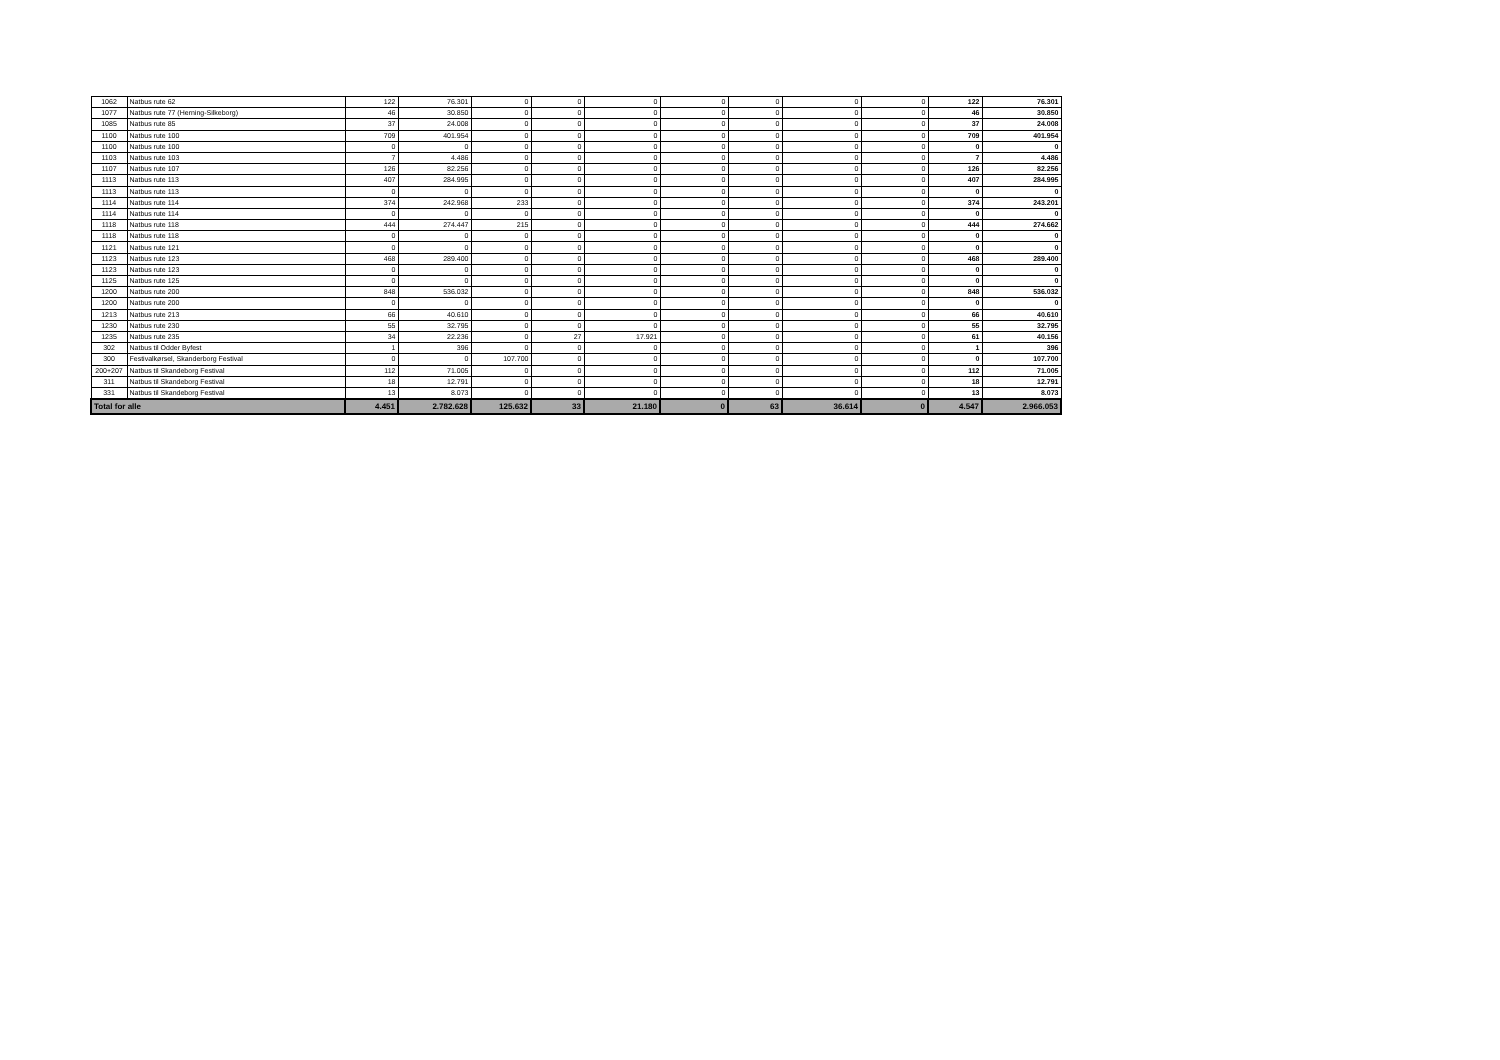| 1062 | Natbus rute 62 | 122 | 76.301 | 0 | 0 | 0 | 0 | 0 | 0 | 0 | 122 | 76.301 |
| 1077 | Natbus rute 77 (Herning-Silkeborg) | 46 | 30.850 | 0 | 0 | 0 | 0 | 0 | 0 | 0 | 46 | 30.850 |
| 1085 | Natbus rute 85 | 37 | 24.008 | 0 | 0 | 0 | 0 | 0 | 0 | 0 | 37 | 24.008 |
| 1100 | Natbus rute 100 | 709 | 401.954 | 0 | 0 | 0 | 0 | 0 | 0 | 0 | 709 | 401.954 |
| 1100 | Natbus rute 100 | 0 | 0 | 0 | 0 | 0 | 0 | 0 | 0 | 0 | 0 | 0 |
| 1103 | Natbus rute 103 | 7 | 4.486 | 0 | 0 | 0 | 0 | 0 | 0 | 0 | 7 | 4.486 |
| 1107 | Natbus rute 107 | 126 | 82.256 | 0 | 0 | 0 | 0 | 0 | 0 | 0 | 126 | 82.256 |
| 1113 | Natbus rute 113 | 407 | 284.995 | 0 | 0 | 0 | 0 | 0 | 0 | 0 | 407 | 284.995 |
| 1113 | Natbus rute 113 | 0 | 0 | 0 | 0 | 0 | 0 | 0 | 0 | 0 | 0 | 0 |
| 1114 | Natbus rute 114 | 374 | 242.968 | 233 | 0 | 0 | 0 | 0 | 0 | 0 | 374 | 243.201 |
| 1114 | Natbus rute 114 | 0 | 0 | 0 | 0 | 0 | 0 | 0 | 0 | 0 | 0 | 0 |
| 1118 | Natbus rute 118 | 444 | 274.447 | 215 | 0 | 0 | 0 | 0 | 0 | 0 | 444 | 274.662 |
| 1118 | Natbus rute 118 | 0 | 0 | 0 | 0 | 0 | 0 | 0 | 0 | 0 | 0 | 0 |
| 1121 | Natbus rute 121 | 0 | 0 | 0 | 0 | 0 | 0 | 0 | 0 | 0 | 0 | 0 |
| 1123 | Natbus rute 123 | 468 | 289.400 | 0 | 0 | 0 | 0 | 0 | 0 | 0 | 468 | 289.400 |
| 1123 | Natbus rute 123 | 0 | 0 | 0 | 0 | 0 | 0 | 0 | 0 | 0 | 0 | 0 |
| 1125 | Natbus rute 125 | 0 | 0 | 0 | 0 | 0 | 0 | 0 | 0 | 0 | 0 | 0 |
| 1200 | Natbus rute 200 | 848 | 536.032 | 0 | 0 | 0 | 0 | 0 | 0 | 0 | 848 | 536.032 |
| 1200 | Natbus rute 200 | 0 | 0 | 0 | 0 | 0 | 0 | 0 | 0 | 0 | 0 | 0 |
| 1213 | Natbus rute 213 | 66 | 40.610 | 0 | 0 | 0 | 0 | 0 | 0 | 0 | 66 | 40.610 |
| 1230 | Natbus rute 230 | 55 | 32.795 | 0 | 0 | 0 | 0 | 0 | 0 | 0 | 55 | 32.795 |
| 1235 | Natbus rute 235 | 34 | 22.236 | 0 | 27 | 17.921 | 0 | 0 | 0 | 0 | 61 | 40.156 |
| 302 | Natbus til Odder Byfest | 1 | 396 | 0 | 0 | 0 | 0 | 0 | 0 | 0 | 1 | 396 |
| 300 | Festivalkørsel, Skanderborg Festival | 0 | 0 | 107.700 | 0 | 0 | 0 | 0 | 0 | 0 | 0 | 107.700 |
| 200+207 | Natbus til Skandeborg Festival | 112 | 71.005 | 0 | 0 | 0 | 0 | 0 | 0 | 0 | 112 | 71.005 |
| 311 | Natbus til Skandeborg Festival | 18 | 12.791 | 0 | 0 | 0 | 0 | 0 | 0 | 0 | 18 | 12.791 |
| 331 | Natbus til Skandeborg Festival | 13 | 8.073 | 0 | 0 | 0 | 0 | 0 | 0 | 0 | 13 | 8.073 |
| Total for alle | | 4.451 | 2.782.628 | 125.632 | 33 | 21.180 | 0 | 63 | 36.614 | 0 | 4.547 | 2.966.053 |